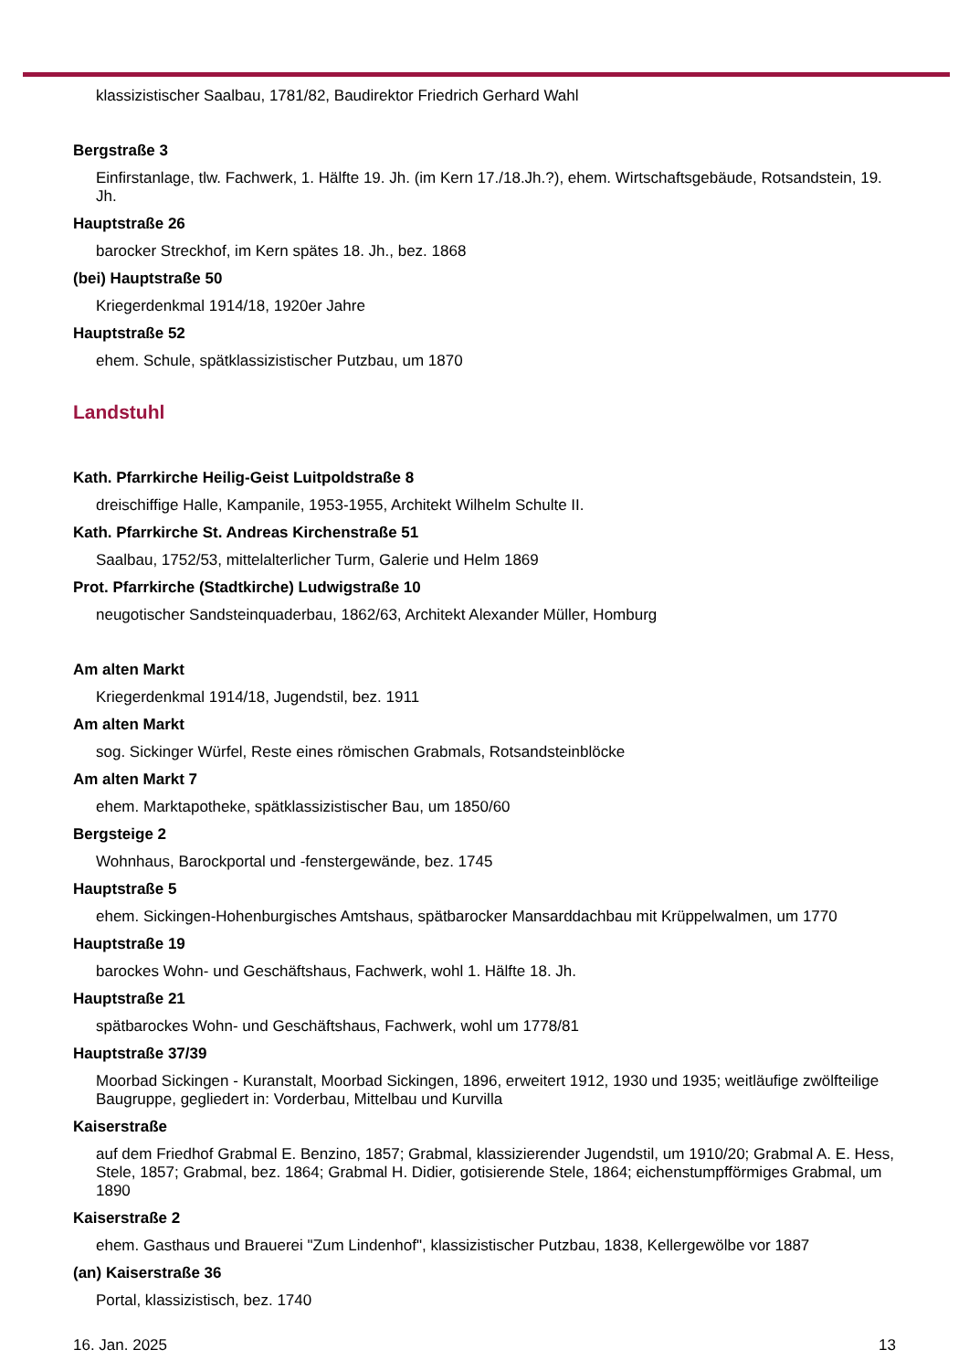klassizistischer Saalbau, 1781/82, Baudirektor Friedrich Gerhard Wahl
Bergstraße 3
Einfirstanlage, tlw. Fachwerk, 1. Hälfte 19. Jh. (im Kern 17./18.Jh.?), ehem. Wirtschaftsgebäude, Rotsandstein, 19. Jh.
Hauptstraße 26
barocker Streckhof, im Kern spätes 18. Jh., bez. 1868
(bei) Hauptstraße 50
Kriegerdenkmal 1914/18, 1920er Jahre
Hauptstraße 52
ehem. Schule, spätklassizistischer Putzbau, um 1870
Landstuhl
Kath. Pfarrkirche Heilig-Geist Luitpoldstraße 8
dreischiffige Halle, Kampanile, 1953-1955, Architekt Wilhelm Schulte II.
Kath. Pfarrkirche St. Andreas Kirchenstraße 51
Saalbau, 1752/53, mittelalterlicher Turm, Galerie und Helm 1869
Prot. Pfarrkirche (Stadtkirche) Ludwigstraße 10
neugotischer Sandsteinquaderbau, 1862/63, Architekt Alexander Müller, Homburg
Am alten Markt
Kriegerdenkmal 1914/18, Jugendstil, bez. 1911
Am alten Markt
sog. Sickinger Würfel, Reste eines römischen Grabmals, Rotsandsteinblöcke
Am alten Markt 7
ehem. Marktapotheke, spätklassizistischer Bau, um 1850/60
Bergsteige 2
Wohnhaus, Barockportal und -fenstergewände, bez. 1745
Hauptstraße 5
ehem. Sickingen-Hohenburgisches Amtshaus, spätbarocker Mansarddachbau mit Krüppelwalmen, um 1770
Hauptstraße 19
barockes Wohn- und Geschäftshaus, Fachwerk, wohl 1. Hälfte 18. Jh.
Hauptstraße 21
spätbarockes Wohn- und Geschäftshaus, Fachwerk, wohl um 1778/81
Hauptstraße 37/39
Moorbad Sickingen - Kuranstalt, Moorbad Sickingen, 1896, erweitert 1912, 1930 und 1935; weitläufige zwölfteilige Baugruppe, gegliedert in: Vorderbau, Mittelbau und Kurvilla
Kaiserstraße
auf dem Friedhof Grabmal E. Benzino, 1857; Grabmal, klassizierender Jugendstil, um 1910/20; Grabmal A. E. Hess, Stele, 1857; Grabmal, bez. 1864; Grabmal H. Didier, gotisierende Stele, 1864; eichenstumpfförmiges Grabmal, um 1890
Kaiserstraße 2
ehem. Gasthaus und Brauerei "Zum Lindenhof", klassizistischer Putzbau, 1838, Kellergewölbe vor 1887
(an) Kaiserstraße 36
Portal, klassizistisch, bez. 1740
16. Jan. 2025 13